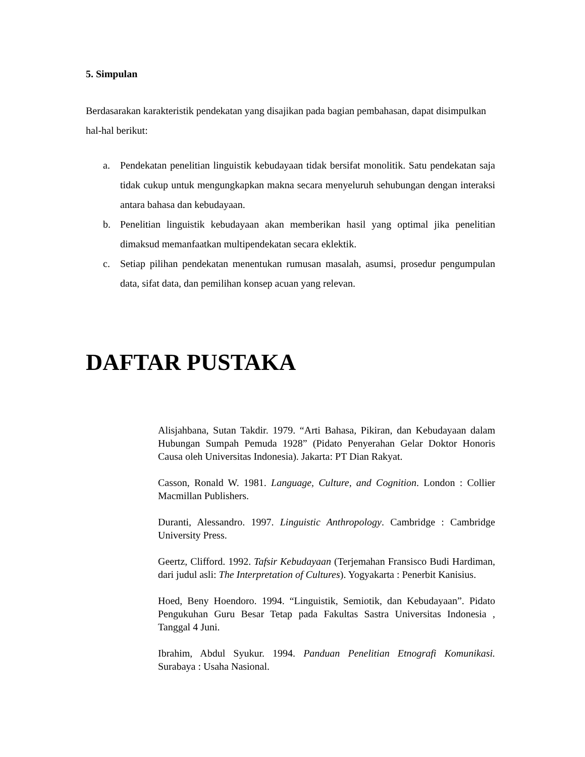5. Simpulan
Berdasarakan karakteristik pendekatan yang disajikan pada bagian pembahasan, dapat disimpulkan hal-hal berikut:
a. Pendekatan penelitian linguistik kebudayaan tidak bersifat monolitik. Satu pendekatan saja tidak cukup untuk mengungkapkan makna secara menyeluruh sehubungan dengan interaksi antara bahasa dan kebudayaan.
b. Penelitian linguistik kebudayaan akan memberikan hasil yang optimal jika penelitian dimaksud memanfaatkan multipendekatan secara eklektik.
c. Setiap pilihan pendekatan menentukan rumusan masalah, asumsi, prosedur pengumpulan data, sifat data, dan pemilihan konsep acuan yang relevan.
DAFTAR PUSTAKA
Alisjahbana, Sutan Takdir. 1979. “Arti Bahasa, Pikiran, dan Kebudayaan dalam Hubungan Sumpah Pemuda 1928” (Pidato Penyerahan Gelar Doktor Honoris Causa oleh Universitas Indonesia). Jakarta: PT Dian Rakyat.
Casson, Ronald W. 1981. Language, Culture, and Cognition. London : Collier Macmillan Publishers.
Duranti, Alessandro. 1997. Linguistic Anthropology. Cambridge : Cambridge University Press.
Geertz, Clifford. 1992. Tafsir Kebudayaan (Terjemahan Fransisco Budi Hardiman, dari judul asli: The Interpretation of Cultures). Yogyakarta : Penerbit Kanisius.
Hoed, Beny Hoendoro. 1994. “Linguistik, Semiotik, dan Kebudayaan”. Pidato Pengukuhan Guru Besar Tetap pada Fakultas Sastra Universitas Indonesia , Tanggal 4 Juni.
Ibrahim, Abdul Syukur. 1994. Panduan Penelitian Etnografi Komunikasi. Surabaya : Usaha Nasional.